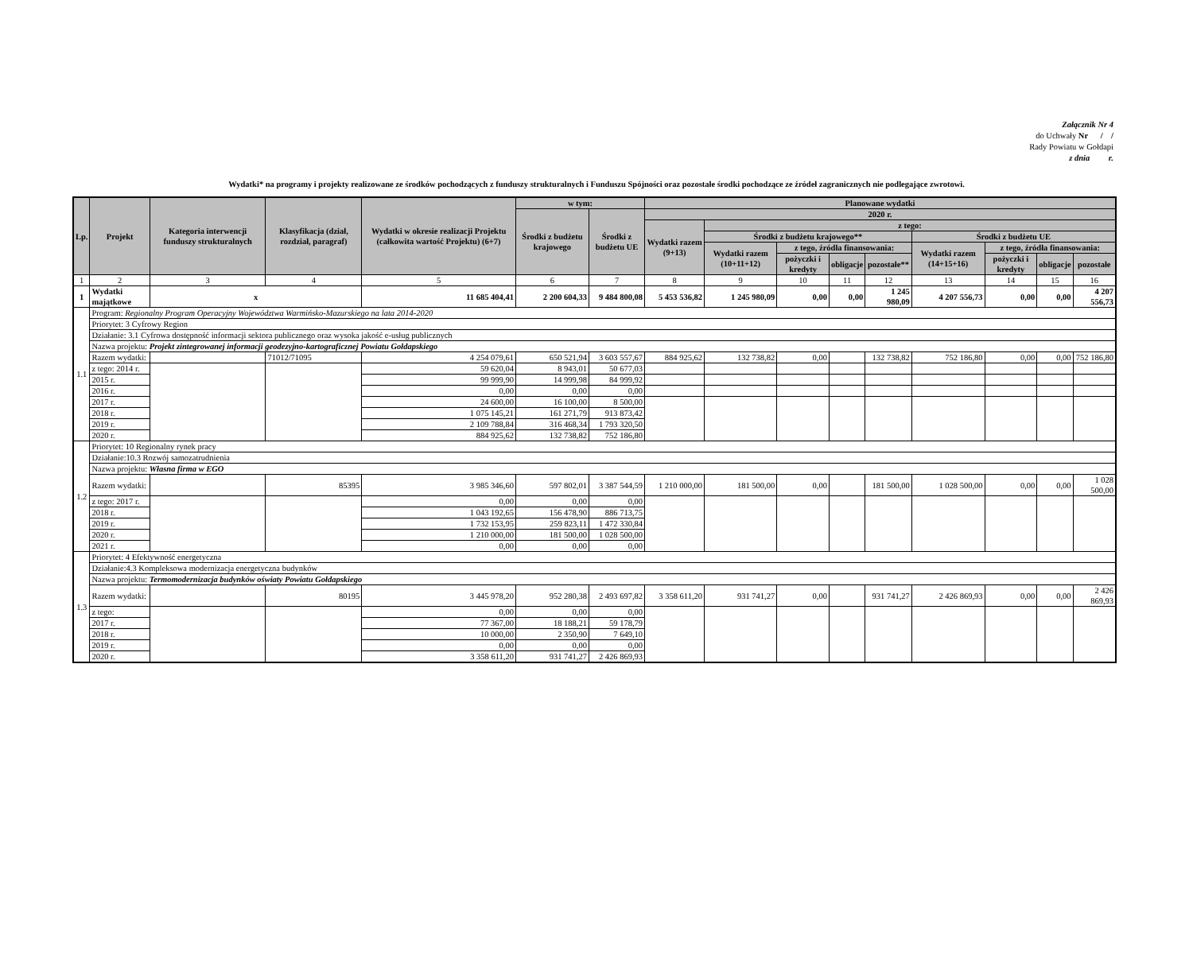Załącznik Nr 4
do Uchwały Nr / /
Rady Powiatu w Gołdapi
z dnia r.
Wydatki* na programy i projekty realizowane ze środków pochodzących z funduszy strukturalnych i Funduszu Spójności oraz pozostałe środki pochodzące ze źródeł zagranicznych nie podlegające zwrotowi.
| Lp. | Projekt | Kategoria interwencji funduszy strukturalnych | Klasyfikacja (dział, rozdział, paragraf) | Wydatki w okresie realizacji Projektu (całkowita wartość Projektu) (6+7) | w tym: | | Planowane wydatki | | | | | | | | |
| --- | --- | --- | --- | --- | --- | --- | --- | --- | --- | --- | --- | --- | --- | --- | --- |
| | | | | | Środki z budżetu krajowego | Środki z budżetu UE | 2020 r. | | | | | | | | |
| | | | | | | | Wydatki razem (9+13) | z tego: | | | | | | | |
| | | | | | | | | Środki z budżetu krajowego** | | | | Środki z budżetu UE | | | |
| | | | | | | | | Wydatki razem (10+11+12) | z tego, źródła finansowania: | | | Wydatki razem (14+15+16) | z tego, źródła finansowania: | | |
| | | | | | | | | | pożyczki i kredyty | obligacje | pozostałe** | | pożyczki i kredyty | obligacje | pozostałe |
| 1 | 2 | 3 | 4 | 5 | 6 | 7 | 8 | 9 | 10 | 11 | 12 | 13 | 14 | 15 | 16 |
| 1 | Wydatki majątkowe | x | | 11 685 404,41 | 2 200 604,33 | 9 484 800,08 | 5 453 536,82 | 1 245 980,09 | 0,00 | 0,00 | 1 245 980,09 | 4 207 556,73 | 0,00 | 0,00 | 4 207 556,73 |
| 1.1 | Program: Regionalny Program Operacyjny Województwa Warmińsko-Mazurskiego na lata 2014-2020 | | | | | | | | | | | | | | |
| | Priorytet: 3 Cyfrowy Region | | | | | | | | | | | | | | |
| | Działanie: 3.1 Cyfrowa dostępność informacji sektora publicznego oraz wysoka jakość e-usług publicznych | | | | | | | | | | | | | | |
| | Nazwa projektu: Projekt zintegrowanej informacji geodezyjno-kartograficznej Powiatu Gołdapskiego | | | | | | | | | | | | | | |
| | Razem wydatki: | | 71012/71095 | 4 254 079,61 | 650 521,94 | 3 603 557,67 | 884 925,62 | 132 738,82 | 0,00 | | 132 738,82 | 752 186,80 | 0,00 | 0,00 | 752 186,80 |
| | z tego: 2014 r. | | | 59 620,04 | 8 943,01 | 50 677,03 | | | | | | | | | |
| | 2015 r. | | | 99 999,90 | 14 999,98 | 84 999,92 | | | | | | | | | |
| | 2016 r. | | | 0,00 | 0,00 | 0,00 | | | | | | | | | |
| | 2017 r. | | | 24 600,00 | 16 100,00 | 8 500,00 | | | | | | | | | |
| | 2018 r. | | | 1 075 145,21 | 161 271,79 | 913 873,42 | | | | | | | | | |
| | 2019 r. | | | 2 109 788,84 | 316 468,34 | 1 793 320,50 | | | | | | | | | |
| | 2020 r. | | | 884 925,62 | 132 738,82 | 752 186,80 | | | | | | | | | |
| 1.2 | Priorytet: 10 Regionalny rynek pracy | | | | | | | | | | | | | | |
| | Działanie:10.3 Rozwój samozatrudnienia | | | | | | | | | | | | | | |
| | Nazwa projektu: Własna firma w EGO | | | | | | | | | | | | | | |
| | Razem wydatki: | | 85395 | 3 985 346,60 | 597 802,01 | 3 387 544,59 | 1 210 000,00 | 181 500,00 | 0,00 | | 181 500,00 | 1 028 500,00 | 0,00 | 0,00 | 1 028 500,00 |
| | z tego: 2017 r. | | | 0,00 | 0,00 | 0,00 | | | | | | | | | |
| | 2018 r. | | | 1 043 192,65 | 156 478,90 | 886 713,75 | | | | | | | | | |
| | 2019 r. | | | 1 732 153,95 | 259 823,11 | 1 472 330,84 | | | | | | | | | |
| | 2020 r. | | | 1 210 000,00 | 181 500,00 | 1 028 500,00 | | | | | | | | | |
| | 2021 r. | | | 0,00 | 0,00 | 0,00 | | | | | | | | | |
| 1.3 | Priorytet: 4 Efektywność energetyczna | | | | | | | | | | | | | | |
| | Działanie:4.3 Kompleksowa modernizacja energetyczna budynków | | | | | | | | | | | | | | |
| | Nazwa projektu: Termomodernizacja budynków oświaty Powiatu Gołdapskiego | | | | | | | | | | | | | | |
| | Razem wydatki: | | 80195 | 3 445 978,20 | 952 280,38 | 2 493 697,82 | 3 358 611,20 | 931 741,27 | 0,00 | | 931 741,27 | 2 426 869,93 | 0,00 | 0,00 | 2 426 869,93 |
| | z tego: | | | 0,00 | 0,00 | 0,00 | | | | | | | | | |
| | 2017 r. | | | 77 367,00 | 18 188,21 | 59 178,79 | | | | | | | | | |
| | 2018 r. | | | 10 000,00 | 2 350,90 | 7 649,10 | | | | | | | | | |
| | 2019 r. | | | 0,00 | 0,00 | 0,00 | | | | | | | | | |
| | 2020 r. | | | 3 358 611,20 | 931 741,27 | 2 426 869,93 | | | | | | | | | |